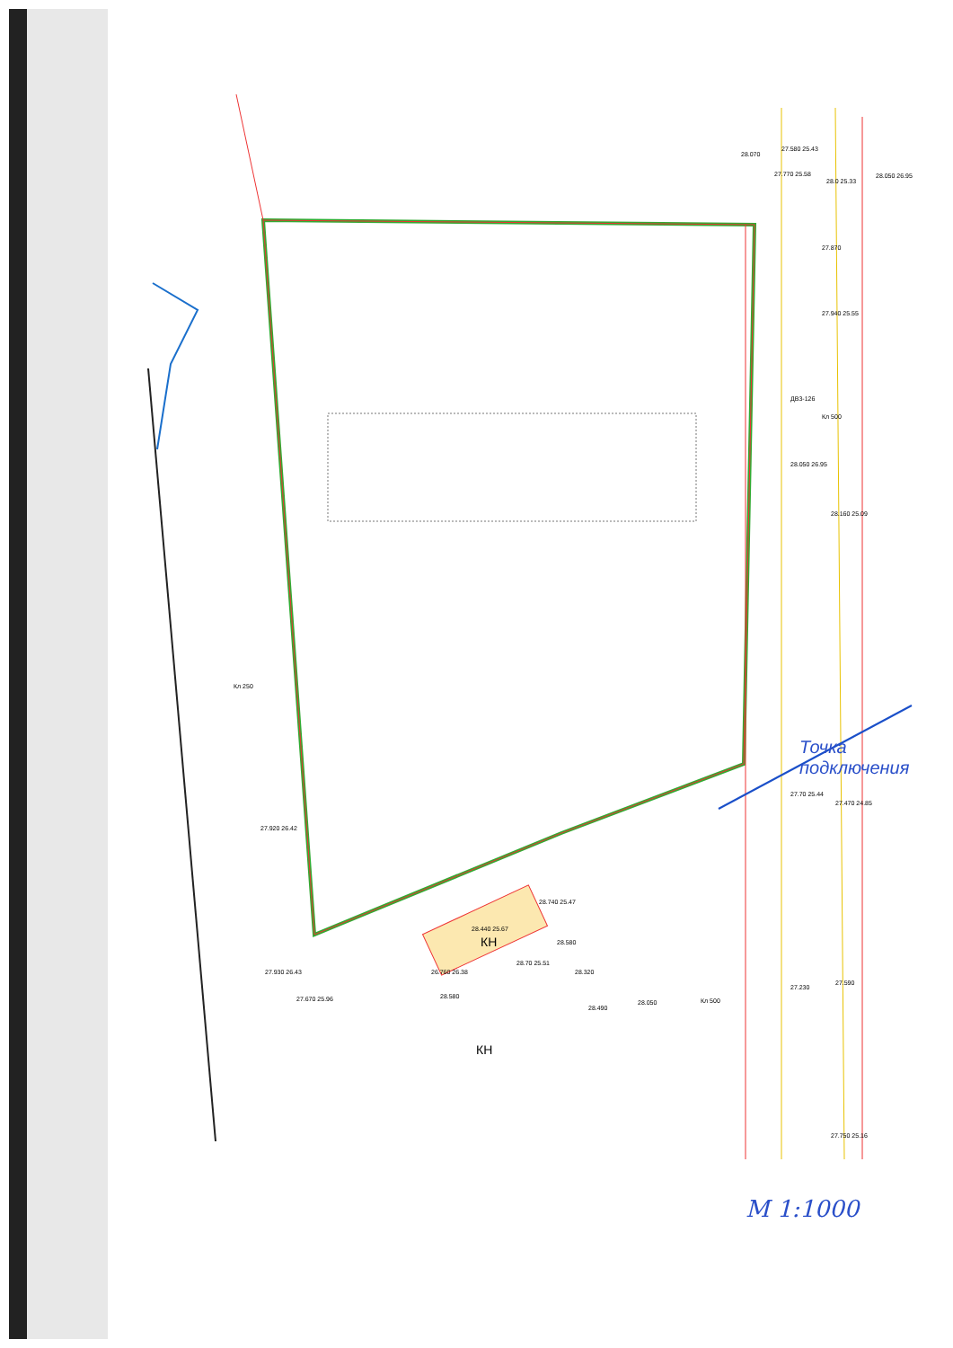28.070
27.580 25.43
27.770 25.58
28.0 25.33
28.050 26.95
27.870
27.940 25.55
28.050 26.95
28.160 25.09
27.920 26.42
27.930 26.43
27.670 25.96
28.740 25.47
28.440 25.67
28.580
28.70 25.51
26.760 26.38
28.580
28.320
28.490
28.050
27.70 25.44
27.470 24.85
27.230
27.590
27.750 25.16
КН
КН
Кл 500
Кл 250
ДВ3-126
Кл 500
Точка подключения
М 1:1000